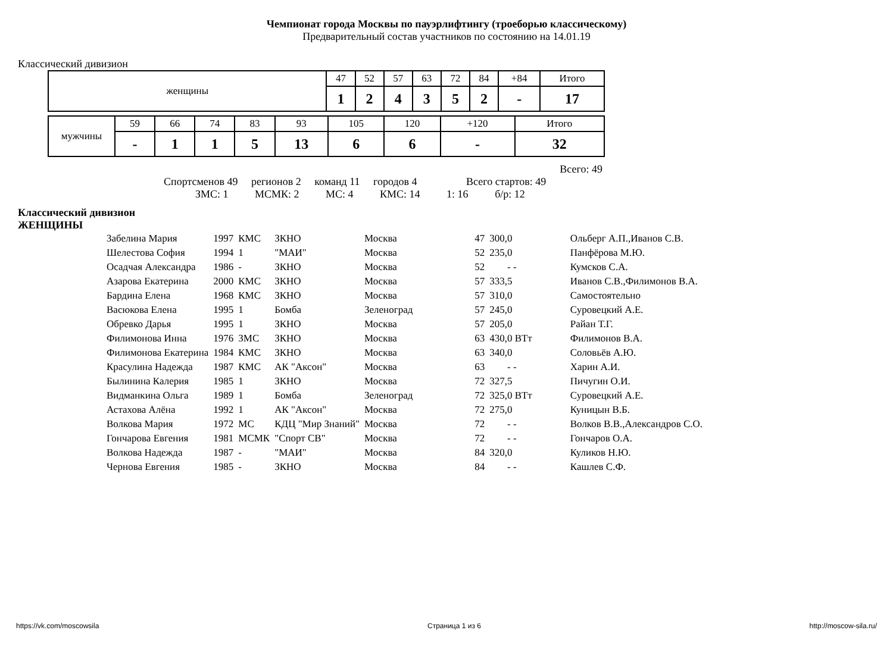Чемпионат города Москвы по пауэрлифтингу (троеборью классическому)
Предварительный состав участников по состоянию на 14.01.19
Классический дивизион
| женщины | 47 | 52 | 57 | 63 | 72 | 84 | +84 | Итого |
| | 1 | 2 | 4 | 3 | 5 | 2 | - | 17 |
| мужчины | 59 | 66 | 74 | 83 | 93 | 105 | 120 | +120 | Итого |
| | - | 1 | 1 | 5 | 13 | 6 | 6 | - | 32 |
Всего: 49
Спортсменов 49 регионов 2 команд 11 городов 4 Всего стартов: 49
ЗМС: 1 МСМК: 2 МС: 4 КМС: 14 1: 16 б/р: 12
Классический дивизион
ЖЕНЩИНЫ
| Забелина Мария | 1997 | КМС | ЗКНО | Москва | 47 | 300,0 | Ольберг А.П.,Иванов С.В. |
| Шелестова София | 1994 | 1 | "МАИ" | Москва | 52 | 235,0 | Панфёрова М.Ю. |
| Осадчая Александра | 1986 | - | ЗКНО | Москва | 52 | - - | Кумсков С.А. |
| Азарова Екатерина | 2000 | КМС | ЗКНО | Москва | 57 | 333,5 | Иванов С.В.,Филимонов В.А. |
| Бардина Елена | 1968 | КМС | ЗКНО | Москва | 57 | 310,0 | Самостоятельно |
| Васюкова Елена | 1995 | 1 | Бомба | Зеленоград | 57 | 245,0 | Суровецкий А.Е. |
| Обревко Дарья | 1995 | 1 | ЗКНО | Москва | 57 | 205,0 | Райан Т.Г. |
| Филимонова Инна | 1976 | ЗМС | ЗКНО | Москва | 63 | 430,0 ВТт | Филимонов В.А. |
| Филимонова Екатерина | 1984 | КМС | ЗКНО | Москва | 63 | 340,0 | Соловьёв А.Ю. |
| Красулина Надежда | 1987 | КМС | АК "Аксон" | Москва | 63 | - - | Харин А.И. |
| Былинина Калерия | 1985 | 1 | ЗКНО | Москва | 72 | 327,5 | Пичугин О.И. |
| Видманкина Ольга | 1989 | 1 | Бомба | Зеленоград | 72 | 325,0 ВТт | Суровецкий А.Е. |
| Астахова Алёна | 1992 | 1 | АК "Аксон" | Москва | 72 | 275,0 | Куницын В.Б. |
| Волкова Мария | 1972 | МС | КДЦ "Мир Знаний" | Москва | 72 | - - | Волков В.В.,Александров С.О. |
| Гончарова Евгения | 1981 | МСМК | "Спорт СВ" | Москва | 72 | - - | Гончаров О.А. |
| Волкова Надежда | 1987 | - | "МАИ" | Москва | 84 | 320,0 | Куликов Н.Ю. |
| Чернова Евгения | 1985 | - | ЗКНО | Москва | 84 | - - | Кашлев С.Ф. |
https://vk.com/moscowsila Страница 1 из 6 http://moscow-sila.ru/